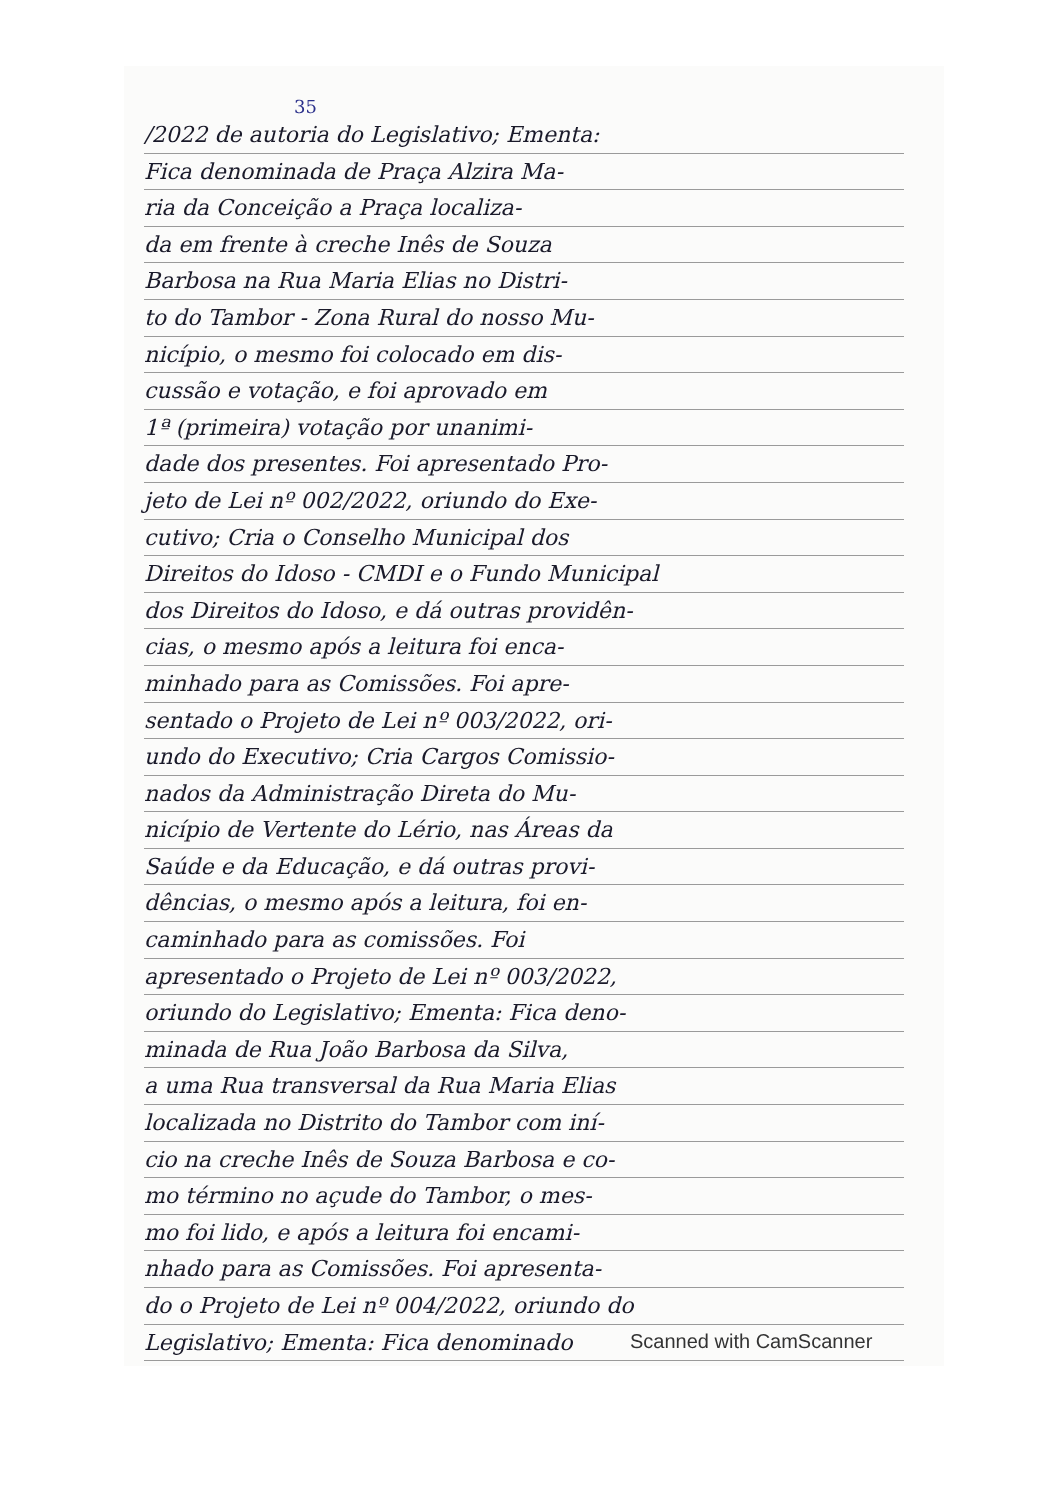35
/2022 de autoria do Legislativo; Ementa:
Fica denominada de Praça Alzira Ma-
ria da Conceição a Praça localiza-
da em frente à creche Inês de Souza
Barbosa na Rua Maria Elias no Distri-
to do Tambor - Zona Rural do nosso Mu-
nicípio, o mesmo foi colocado em dis-
cussão e votação, e foi aprovado em
1ª (primeira) votação por unanimi-
dade dos presentes. Foi apresentado Pro-
jeto de Lei nº 002/2022, oriundo do Exe-
cutivo; Cria o Conselho Municipal dos
Direitos do Idoso - CMDI e o Fundo Municipal
dos Direitos do Idoso, e dá outras providên-
cias, o mesmo após a leitura foi enca-
minhado para as Comissões. Foi apre-
sentado o Projeto de Lei nº 003/2022, ori-
undo do Executivo; Cria Cargos Comissio-
nados da Administração Direta do Mu-
nicípio de Vertente do Lério, nas Áreas da
Saúde e da Educação, e dá outras provi-
dências, o mesmo após a leitura, foi en-
caminhado para as comissões. Foi
apresentado o Projeto de Lei nº 003/2022,
oriundo do Legislativo; Ementa: Fica deno-
minada de Rua João Barbosa da Silva,
a uma Rua transversal da Rua Maria Elias
localizada no Distrito do Tambor com iní-
cio na creche Inês de Souza Barbosa e co-
mo término no açude do Tambor, o mes-
mo foi lido, e após a leitura foi encami-
nhado para as Comissões. Foi apresenta-
do o Projeto de Lei nº 004/2022, oriundo do
Legislativo; Ementa: Fica denominado
Scanned with CamScanner